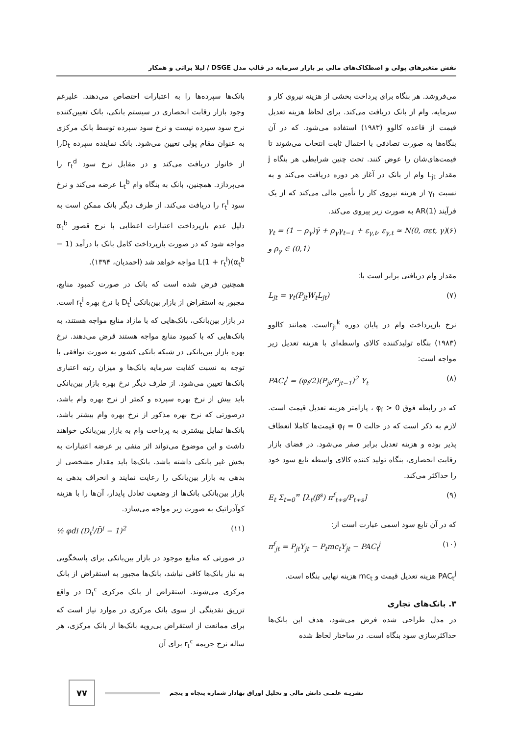نقش متغیرهای پولی و اصطکاک‌های مالی بر بازار سرمایه در قالب مدل DSGE / لیلا براتی و همکار
می‌فروشد. هر بنگاه برای پرداخت بخشی از هزینه نیروی کار و سرمایه، وام از بانک دریافت می‌کند. برای لحاظ هزینه تعدیل قیمت از قاعده کالوو (۱۹۸۳) استفاده می‌شود. که در آن بنگاه‌ها به صورت تصادفی با احتمال ثابت انتخاب می‌شوند تا قیمت‌های‌شان را عوض کنند. تحت چنین شرایطی هر بنگاه j مقدار L<sub>jt</sub> وام از بانک در آغاز هر دوره دریافت می‌کند و به نسبت γ<sub>t</sub> از هزینه نیروی کار را تأمین مالی می‌کند که از یک فرآیند AR(1) به صورت زیر پیروی می‌کند.
γ<sub>t</sub> = (1 − ρ<sub>γ</sub>)γ̄ + ρ<sub>γ</sub>γ<sub>t−1</sub> + ε<sub>γ,t</sub>, ε<sub>γ,t</sub> ≈ N(0, σεt, γ) و ρ<sub>γ</sub> ∈ (0,1) (۶)
مقدار وام دریافتی برابر است با:
L<sub>jt</sub> = γ<sub>t</sub>(P<sub>jt</sub>W<sub>t</sub>L<sub>jt</sub>) (۷)
نرخ بازپرداخت وام در پایان دوره r<sub>jt</sub><sup>k</sup>است. همانند کالوو (۱۹۸۳) بنگاه تولیدکننده کالای واسطه‌ای با هزینه تعدیل زیر مواجه است:
PAC<sub>t</sub><sup>j</sup> = (φ<sub>f</sub>/2)(P<sub>jt</sub>/P<sub>jt−1</sub>)<sup>2</sup> Y<sub>t</sub> (۸)
که در رابطه فوق φ<sub>f</sub> > 0 ، پارامتر هزینه تعدیل قیمت است. لازم به ذکر است که در حالت φ<sub>f</sub> = 0 قیمت‌ها کاملا انعطاف پذیر بوده و هزینه تعدیل برابر صفر می‌شود. در فضای بازار رقابت انحصاری، بنگاه تولید کننده کالای واسطه تابع سود خود را حداکثر می‌کند.
E<sub>t</sub> Σ<sub>t=0</sub><sup>∞</sup> [λ<sub>t</sub>(β<sup>s</sup>) π<sup>f</sup><sub>t+s</sub>/P<sub>t+s</sub>] (۹)
که در آن تابع سود اسمی عبارت است از:
π<sup>f</sup><sub>jt</sub> = P<sub>jt</sub>Y<sub>jt</sub> − P<sub>t</sub>mc<sub>t</sub>Y<sub>jt</sub> − PAC<sub>t</sub><sup>j</sup> (۱۰)
PAC<sub>t</sub><sup>j</sup> هزینه تعدیل قیمت و mc<sub>t</sub> هزینه نهایی بنگاه است.
۳. بانک‌های تجاری
در مدل طراحی شده فرض می‌شود، هدف این بانک‌ها حداکثرسازی سود بنگاه است. در ساختار لحاظ شده
بانک‌ها سپرده‌ها را به اعتبارات اختصاص می‌دهند. علیرغم وجود بازار رقابت انحصاری در سیستم بانکی، بانک تعیین‌کننده نرخ سود سپرده نیست و نرخ سود سپرده توسط بانک مرکزی به عنوان مقام پولی تعیین می‌شود. بانک نماینده سپرده D<sub>t</sub>را از خانوار دریافت می‌کند و در مقابل نرخ سود r<sub>t</sub><sup>d</sup> را می‌پردازد. همچنین، بانک به بنگاه وام L<sub>t</sub><sup>b</sup> عرضه می‌کند و نرخ سود r<sub>t</sub><sup>l</sup> را دریافت می‌کند. از طرف دیگر بانک ممکن است به دلیل عدم بازپرداخت اعتبارات اعطایی با نرخ قصور α<sub>t</sub><sup>b</sup> مواجه شود که در صورت بازپرداخت کامل بانک با درآمد (1 − α<sub>t</sub><sup>b</sup>)(1 + r<sub>t</sub><sup>l</sup>)L مواجه خواهد شد (احمدیان، ۱۳۹۴).
همچنین فرض شده است که بانک در صورت کمبود منابع، مجبور به استقراض از بازار بین‌بانکی D<sub>t</sub><sup>i</sup> با نرخ بهره r<sub>t</sub><sup>i</sup> است. در بازار بین‌بانکی، بانک‌هایی که با مازاد منابع مواجه هستند، به بانک‌هایی که با کمبود منابع مواجه هستند قرض می‌دهند. نرخ بهره بازار بین‌بانکی در شبکه بانکی کشور به صورت توافقی با توجه به نسبت کفایت سرمایه بانک‌ها و میزان رتبه اعتباری بانک‌ها تعیین می‌شود. از طرف دیگر نرخ بهره بازار بین‌بانکی باید بیش از نرخ بهره سپرده و کمتر از نرخ بهره وام باشد، درصورتی که نرخ بهره مذکور از نرخ بهره وام بیشتر باشد، بانک‌ها تمایل بیشتری به پرداخت وام به بازار بین‌بانکی خواهند داشت و این موضوع می‌تواند اثر منفی بر عرضه اعتبارات به بخش غیر بانکی داشته باشد. بانک‌ها باید مقدار مشخصی از بدهی به بازار بین‌بانکی را رعایت نمایند و انحراف بدهی به بازار بین‌بانکی بانک‌ها از وضعیت تعادل پایدار، آن‌ها را با هزینه کوآدراتیک به صورت زیر مواجه می‌سازد.
½ φdi (D<sub>t</sub><sup>i</sup>/D̄<sup>i</sup> − 1)<sup>2</sup> (۱۱)
در صورتی که منابع موجود در بازار بین‌بانکی برای پاسخگویی به نیاز بانک‌ها کافی نباشد، بانک‌ها مجبور به استقراض از بانک مرکزی می‌شوند. استقراض از بانک مرکزی D<sub>t</sub><sup>c</sup> در واقع تزریق نقدینگی از سوی بانک مرکزی در موارد نیاز است که برای ممانعت از استقراض بی‌رویه بانک‌ها از بانک مرکزی، هر ساله نرخ جریمه r<sub>t</sub><sup>c</sup> برای آن
نشریـه علمـی دانش مالی و تحلیل اوراق بهادار شماره پنجاه و پنجم
۷۷